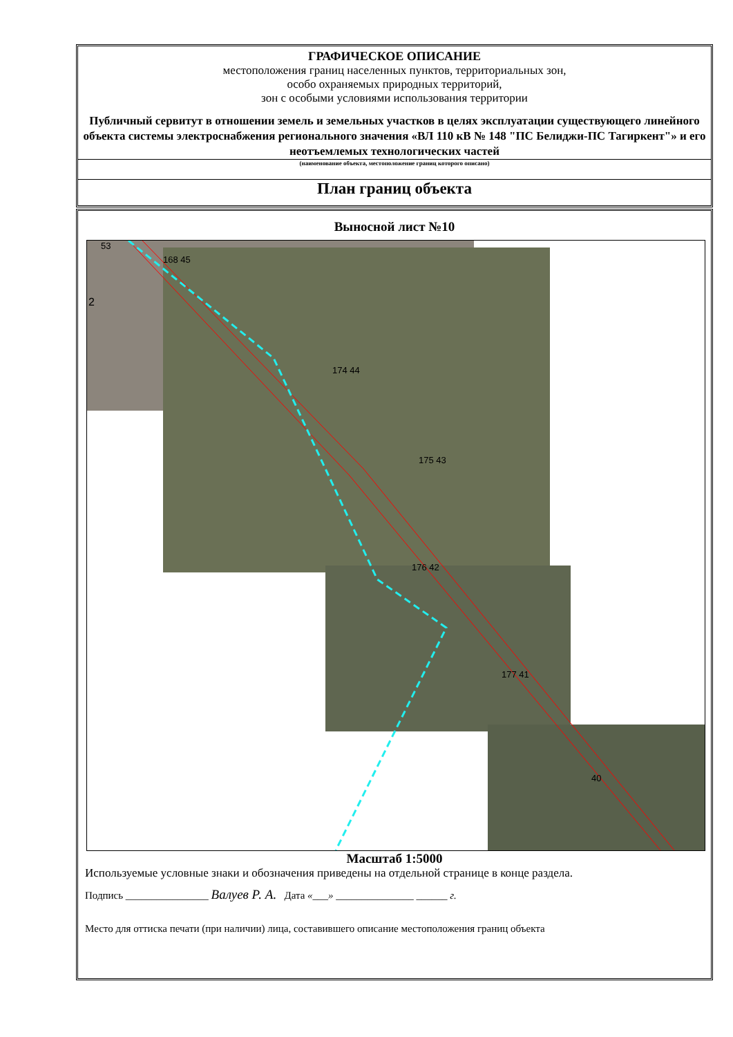ГРАФИЧЕСКОЕ ОПИСАНИЕ
местоположения границ населенных пунктов, территориальных зон,
особо охраняемых природных территорий,
зон с особыми условиями использования территории
Публичный сервитут в отношении земель и земельных участков в целях эксплуатации существующего линейного объекта системы электроснабжения регионального значения «ВЛ 110 кВ № 148 "ПС Белиджи-ПС Тагиркент"» и его неотъемлемых технологических частей
(наименование объекта, местоположение границ которого описано)
План границ объекта
Выносной лист №10
53
168 45
2
174 44
175 43
176 42
177 41
40
Масштаб 1:5000
Используемые условные знаки и обозначения приведены на отдельной странице в конце раздела.
Подпись ________________ Валуев Р. А. Дата «___» _______________ ______ г.
Место для оттиска печати (при наличии) лица, составившего описание местоположения границ объекта